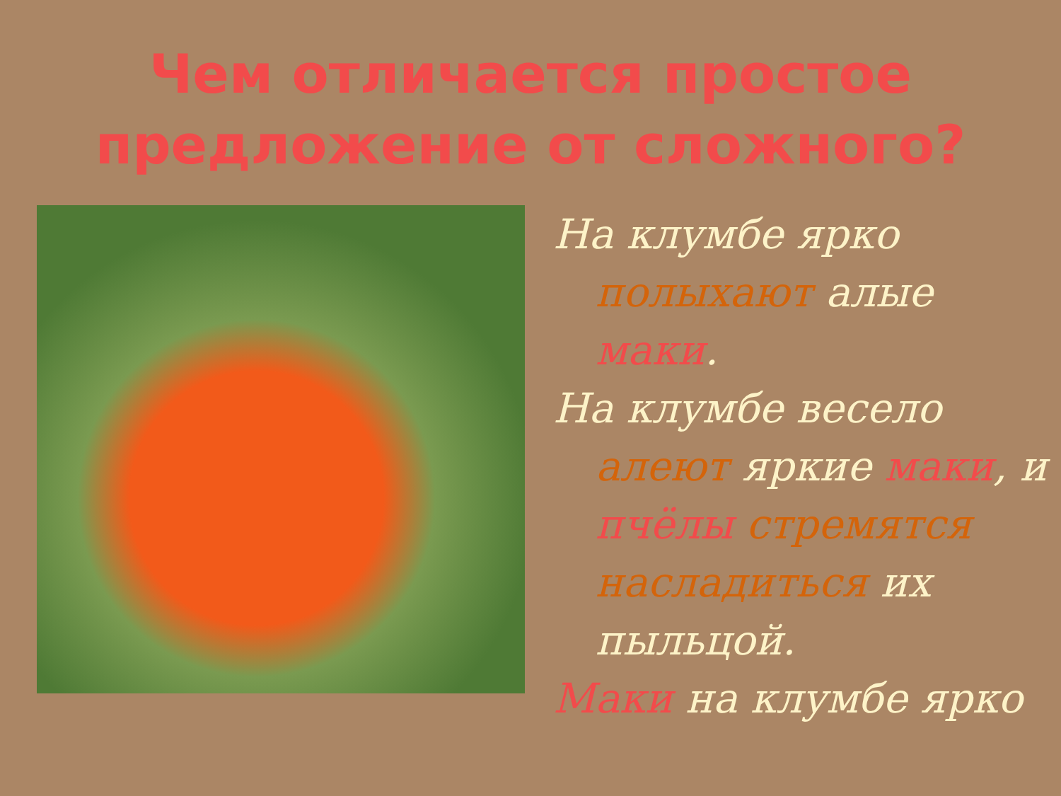Чем отличается простое предложение от сложного?
На клумбе ярко полыхают алые маки.
На клумбе весело алеют яркие маки, и пчёлы стремятся насладиться их пыльцой.
Маки на клумбе ярко